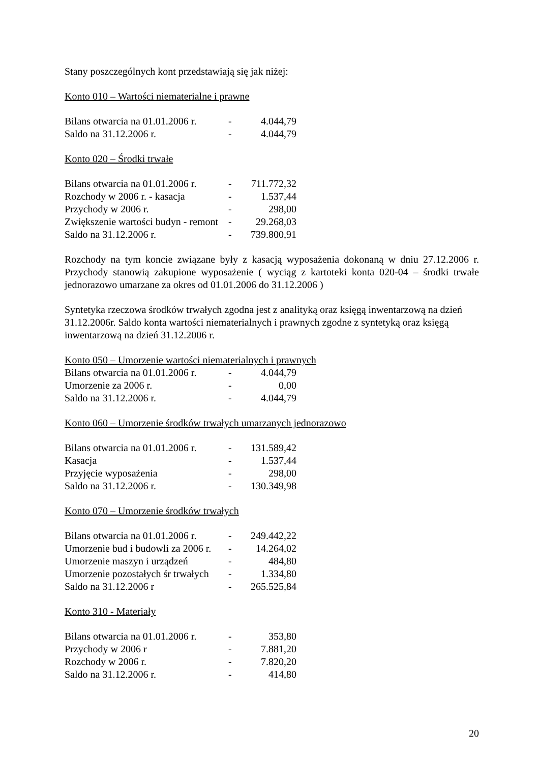Stany poszczególnych kont przedstawiają się jak niżej:
Konto 010 – Wartości niematerialne i prawne
| Bilans otwarcia na 01.01.2006 r. | - | 4.044,79 |
| Saldo na 31.12.2006 r. | - | 4.044,79 |
Konto 020 – Środki trwałe
| Bilans otwarcia na 01.01.2006 r. | - | 711.772,32 |
| Rozchody w 2006 r. - kasacja | - | 1.537,44 |
| Przychody w 2006 r. | - | 298,00 |
| Zwiększenie wartości budyn - remont | - | 29.268,03 |
| Saldo na 31.12.2006 r. | - | 739.800,91 |
Rozchody na tym koncie związane były z kasacją wyposażenia dokonaną w dniu 27.12.2006 r. Przychody stanowią zakupione wyposażenie ( wyciąg z kartoteki konta 020-04 – środki trwałe jednorazowo umarzane za okres od 01.01.2006 do 31.12.2006 )
Syntetyka rzeczowa środków trwałych zgodna jest z analityką oraz księgą inwentarzową na dzień 31.12.2006r. Saldo konta wartości niematerialnych i prawnych zgodne z syntetyką oraz księgą inwentarzową na dzień 31.12.2006 r.
Konto 050 – Umorzenie wartości niematerialnych i prawnych
| Bilans otwarcia na 01.01.2006 r. | - | 4.044,79 |
| Umorzenie za 2006 r. | - | 0,00 |
| Saldo na 31.12.2006 r. | - | 4.044,79 |
Konto 060 – Umorzenie środków trwałych umarzanych jednorazowo
| Bilans otwarcia na 01.01.2006 r. | - | 131.589,42 |
| Kasacja | - | 1.537,44 |
| Przyjęcie wyposażenia | - | 298,00 |
| Saldo na 31.12.2006 r. | - | 130.349,98 |
Konto 070 – Umorzenie środków trwałych
| Bilans otwarcia na 01.01.2006 r. | - | 249.442,22 |
| Umorzenie bud i budowli za 2006 r. | - | 14.264,02 |
| Umorzenie maszyn i urządzeń | - | 484,80 |
| Umorzenie pozostałych śr trwałych | - | 1.334,80 |
| Saldo na 31.12.2006 r | - | 265.525,84 |
Konto 310 - Materiały
| Bilans otwarcia na 01.01.2006 r. | - | 353,80 |
| Przychody w 2006 r | - | 7.881,20 |
| Rozchody w 2006 r. | - | 7.820,20 |
| Saldo na 31.12.2006 r. | - | 414,80 |
20